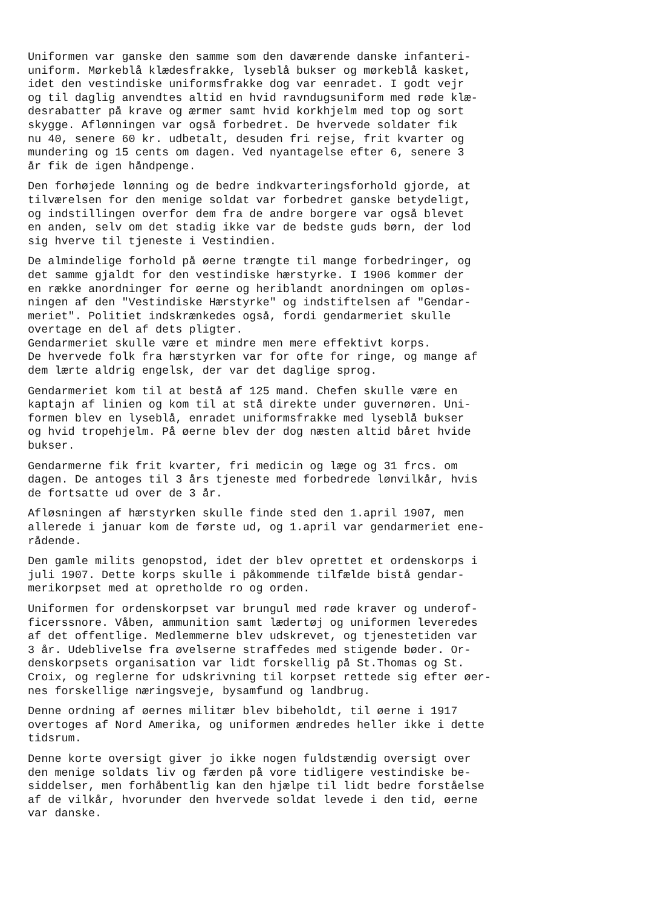Uniformen var ganske den samme som den daværende danske infanteri- uniform. Mørkeblå klædesfrakke, lyseblå bukser og mørkeblå kasket, idet den vestindiske uniformsfrakke dog var eenradet. I godt vejr og til daglig anvendtes altid en hvid ravndugsuniform med røde klæ- desrabatter på krave og ærmer samt hvid korkhjelm med top og sort skygge. Aflønningen var også forbedret. De hvervede soldater fik nu 40, senere 60 kr. udbetalt, desuden fri rejse, frit kvarter og mundering og 15 cents om dagen. Ved nyantagelse efter 6, senere 3 år fik de igen håndpenge.
Den forhøjede lønning og de bedre indkvarteringsforhold gjorde, at tilværelsen for den menige soldat var forbedret ganske betydeligt, og indstillingen overfor dem fra de andre borgere var også blevet en anden, selv om det stadig ikke var de bedste guds børn, der lod sig hverve til tjeneste i Vestindien.
De almindelige forhold på øerne trængte til mange forbedringer, og det samme gjaldt for den vestindiske hærstyrke. I 1906 kommer der en række anordninger for øerne og heriblandt anordningen om opløs- ningen af den "Vestindiske Hærstyrke" og indstiftelsen af "Gendar- meriet". Politiet indskrænkedes også, fordi gendarmeriet skulle overtage en del af dets pligter. Gendarmeriet skulle være et mindre men mere effektivt korps. De hvervede folk fra hærstyrken var for ofte for ringe, og mange af dem lærte aldrig engelsk, der var det daglige sprog.
Gendarmeriet kom til at bestå af 125 mand. Chefen skulle være en kaptajn af linien og kom til at stå direkte under guvernøren. Uni- formen blev en lyseblå, enradet uniformsfrakke med lyseblå bukser og hvid tropehjelm. På øerne blev der dog næsten altid båret hvide bukser.
Gendarmerne fik frit kvarter, fri medicin og læge og 31 frcs. om dagen. De antoges til 3 års tjeneste med forbedrede lønvilkår, hvis de fortsatte ud over de 3 år.
Afløsningen af hærstyrken skulle finde sted den 1.april 1907, men allerede i januar kom de første ud, og 1.april var gendarmeriet ene- rådende.
Den gamle milits genopstod, idet der blev oprettet et ordenskorps i juli 1907. Dette korps skulle i påkommende tilfælde bistå gendar- merikorpset med at opretholde ro og orden.
Uniformen for ordenskorpset var brungul med røde kraver og underof- ficerssnore. Våben, ammunition samt lædertøj og uniformen leveredes af det offentlige. Medlemmerne blev udskrevet, og tjenestetiden var 3 år. Udeblivelse fra øvelserne straffedes med stigende bøder. Or- denskorpsets organisation var lidt forskellig på St.Thomas og St. Croix, og reglerne for udskrivning til korpset rettede sig efter øer- nes forskellige næringsveje, bysamfund og landbrug.
Denne ordning af øernes militær blev bibeholdt, til øerne i 1917 overtoges af Nord Amerika, og uniformen ændredes heller ikke i dette tidsrum.
Denne korte oversigt giver jo ikke nogen fuldstændig oversigt over den menige soldats liv og færden på vore tidligere vestindiske be- siddelser, men forhåbentlig kan den hjælpe til lidt bedre forståelse af de vilkår, hvorunder den hvervede soldat levede i den tid, øerne var danske.